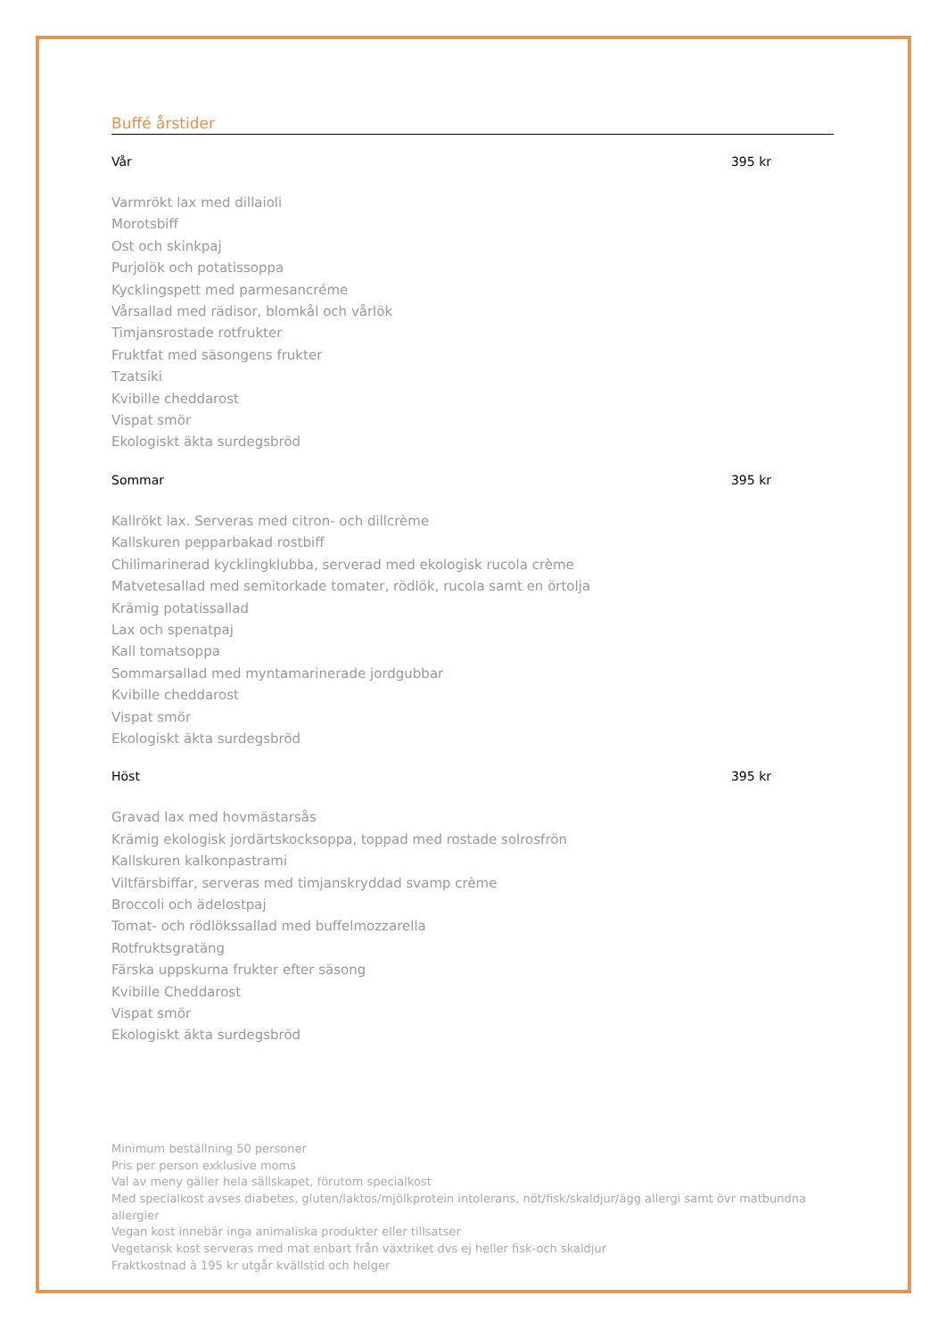Buffé årstider
Vår 395 kr
Varmrökt lax med dillaioli
Morotsbiff
Ost och skinkpaj
Purjolök och potatissoppa
Kycklingspett med parmesancréme
Vårsallad med rädisor, blomkål och vårlök
Timjansrostade rotfrukter
Fruktfat med säsongens frukter
Tzatsiki
Kvibille cheddarost
Vispat smör
Ekologiskt äkta surdegsbröd
Sommar 395 kr
Kallrökt lax. Serveras med citron- och dillcrème
Kallskuren pepparbakad rostbiff
Chilimarinerad kycklingklubba, serverad med ekologisk rucola crème
Matvetesallad med semitorkade tomater, rödlök, rucola samt en örtolja
Krämig potatissallad
Lax och spenatpaj
Kall tomatsoppa
Sommarsallad med myntamarinerade jordgubbar
Kvibille cheddarost
Vispat smör
Ekologiskt äkta surdegsbröd
Höst 395 kr
Gravad lax med hovmästarsås
Krämig ekologisk jordärtskocksoppa, toppad med rostade solrosfrön
Kallskuren kalkonpastrami
Viltfärsbiffar, serveras med timjanskryddad svamp crème
Broccoli och ädelostpaj
Tomat- och rödlökssallad med buffelmozzarella
Rotfruktsgratäng
Färska uppskurna frukter efter säsong
Kvibille Cheddarost
Vispat smör
Ekologiskt äkta surdegsbröd
Minimum beställning 50 personer
Pris per person exklusive moms
Val av meny gäller hela sällskapet, förutom specialkost
Med specialkost avses diabetes, gluten/laktos/mjölkprotein intolerans, nöt/fisk/skaldjur/ägg allergi samt övr matbundna allergier
Vegan kost innebär inga animaliska produkter eller tillsatser
Vegetarisk kost serveras med mat enbart från växtriket dvs ej heller fisk-och skaldjur
Fraktkostnad à 195 kr utgår kvällstid och helger